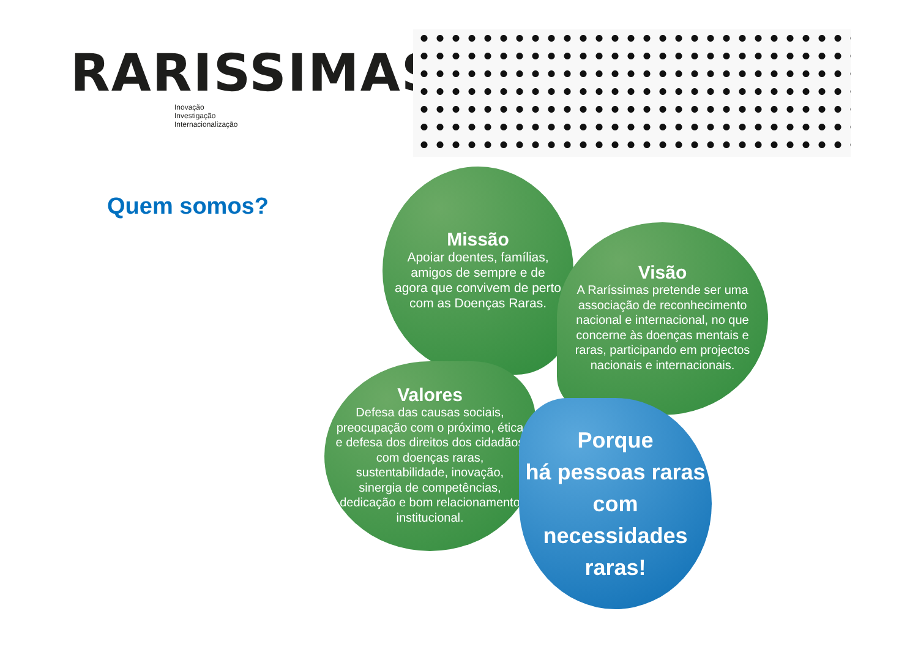RARISSIMAS
Inovação
Investigação
Internacionalização
Quem somos?
Missão
Apoiar doentes, famílias, amigos de sempre e de agora que convivem de perto com as Doenças Raras.
Visão
A Raríssimas pretende ser uma associação de reconhecimento nacional e internacional, no que concerne às doenças mentais e raras, participando em projectos nacionais e internacionais.
Valores
Defesa das causas sociais, preocupação com o próximo, ética e defesa dos direitos dos cidadãos com doenças raras, sustentabilidade, inovação, sinergia de competências, dedicação e bom relacionamento institucional.
Porque
há pessoas raras com necessidades raras!